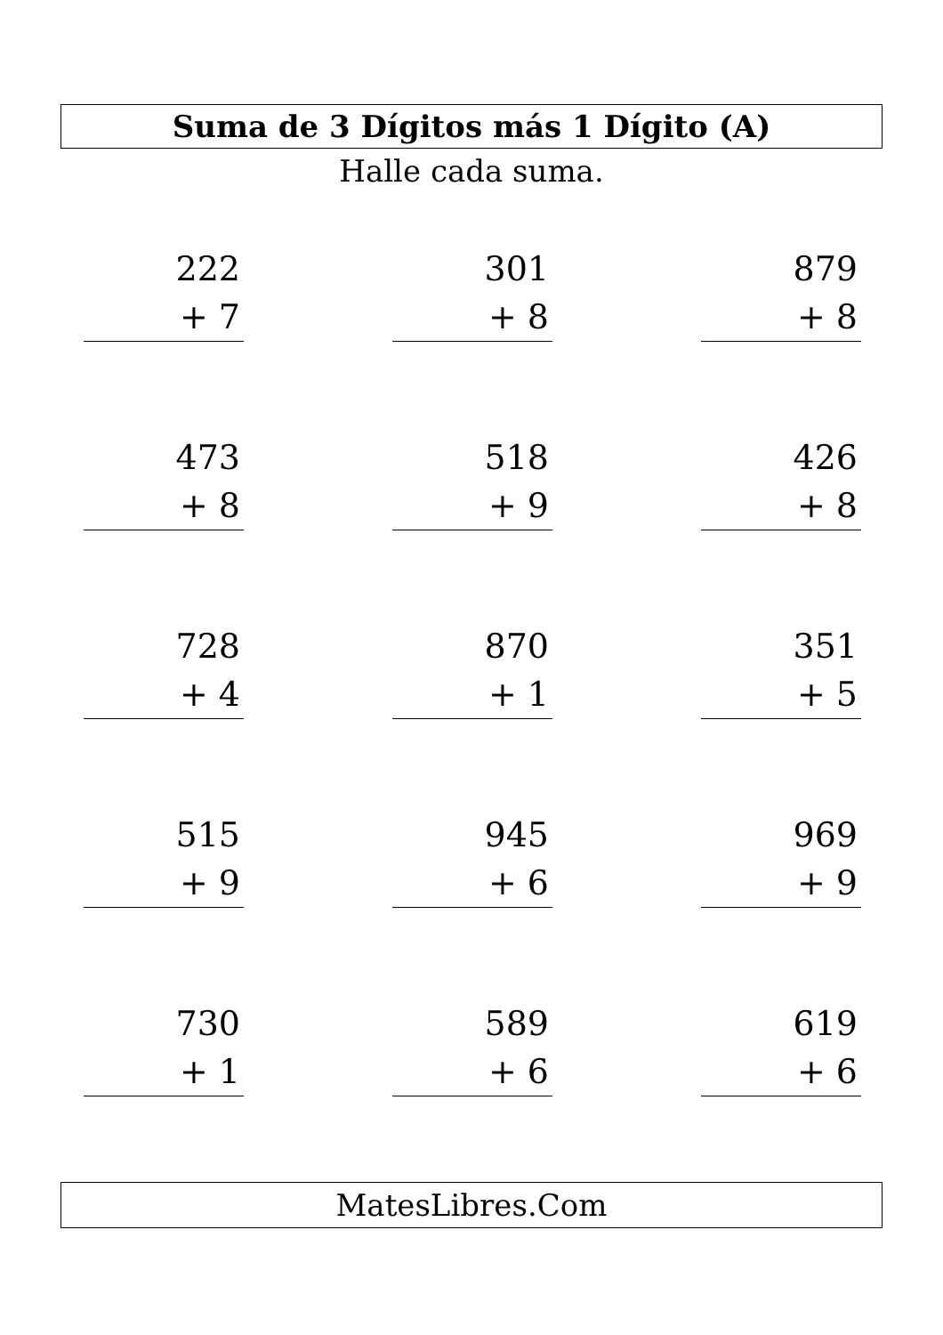Suma de 3 Dígitos más 1 Dígito (A)
Halle cada suma.
222
+ 7
301
+ 8
879
+ 8
473
+ 8
518
+ 9
426
+ 8
728
+ 4
870
+ 1
351
+ 5
515
+ 9
945
+ 6
969
+ 9
730
+ 1
589
+ 6
619
+ 6
MatesLibres.Com